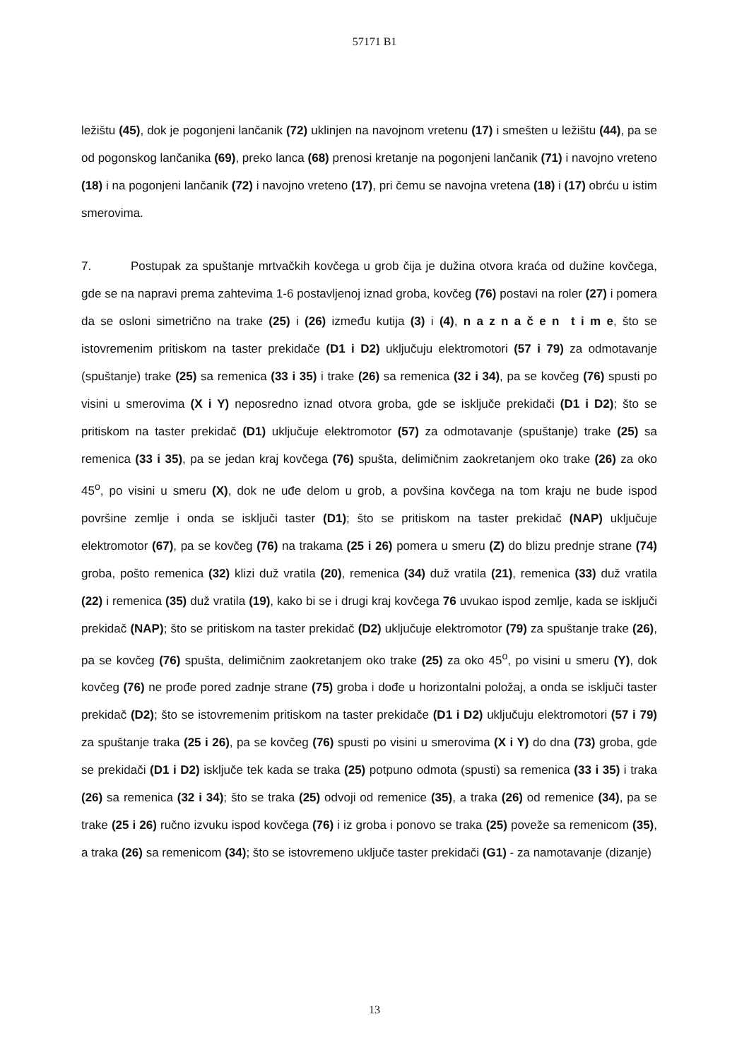57171 B1
ležištu (45), dok je pogonjeni lančanik (72) uklinjen na navojnom vretenu (17) i smešten u ležištu (44), pa se od pogonskog lančanika (69), preko lanca (68) prenosi kretanje na pogonjeni lančanik (71) i navojno vreteno (18) i na pogonjeni lančanik (72) i navojno vreteno (17), pri čemu se navojna vretena (18) i (17) obrću u istim smerovima.
7. Postupak za spuštanje mrtvačkih kovčega u grob čija je dužina otvora kraća od dužine kovčega, gde se na napravi prema zahtevima 1-6 postavljenoj iznad groba, kovčeg (76) postavi na roler (27) i pomera da se osloni simetrično na trake (25) i (26) između kutija (3) i (4), n a z n a č e n t i m e, što se istovremenim pritiskom na taster prekidače (D1 i D2) uključuju elektromotori (57 i 79) za odmotavanje (spuštanje) trake (25) sa remenica (33 i 35) i trake (26) sa remenica (32 i 34), pa se kovčeg (76) spusti po visini u smerovima (X i Y) neposredno iznad otvora groba, gde se isključe prekidači (D1 i D2); što se pritiskom na taster prekidač (D1) uključuje elektromotor (57) za odmotavanje (spuštanje) trake (25) sa remenica (33 i 35), pa se jedan kraj kovčega (76) spušta, delimičnim zaokretanjem oko trake (26) za oko 45<sup>o</sup>, po visini u smeru (X), dok ne uđe delom u grob, a povšina kovčega na tom kraju ne bude ispod površine zemlje i onda se isključi taster (D1); što se pritiskom na taster prekidač (NAP) uključuje elektromotor (67), pa se kovčeg (76) na trakama (25 i 26) pomera u smeru (Z) do blizu prednje strane (74) groba, pošto remenica (32) klizi duž vratila (20), remenica (34) duž vratila (21), remenica (33) duž vratila (22) i remenica (35) duž vratila (19), kako bi se i drugi kraj kovčega 76 uvukao ispod zemlje, kada se isključi prekidač (NAP); što se pritiskom na taster prekidač (D2) uključuje elektromotor (79) za spuštanje trake (26), pa se kovčeg (76) spušta, delimičnim zaokretanjem oko trake (25) za oko 45<sup>o</sup>, po visini u smeru (Y), dok kovčeg (76) ne prođe pored zadnje strane (75) groba i dođe u horizontalni položaj, a onda se isključi taster prekidač (D2); što se istovremenim pritiskom na taster prekidače (D1 i D2) uključuju elektromotori (57 i 79) za spuštanje traka (25 i 26), pa se kovčeg (76) spusti po visini u smerovima (X i Y) do dna (73) groba, gde se prekidači (D1 i D2) isključe tek kada se traka (25) potpuno odmota (spusti) sa remenica (33 i 35) i traka (26) sa remenica (32 i 34); što se traka (25) odvoji od remenice (35), a traka (26) od remenice (34), pa se trake (25 i 26) ručno izvuku ispod kovčega (76) i iz groba i ponovo se traka (25) poveže sa remenicom (35), a traka (26) sa remenicom (34); što se istovremeno uključe taster prekidači (G1) - za namotavanje (dizanje)
13